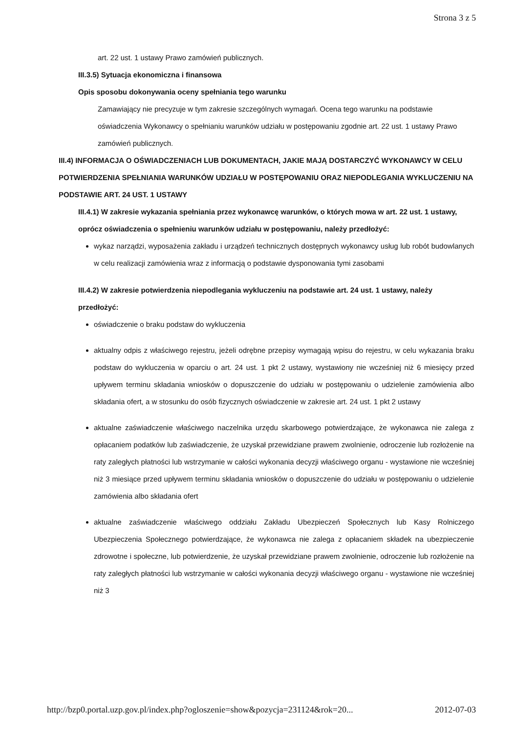Strona 3 z 5
art. 22 ust. 1 ustawy Prawo zamówień publicznych.
III.3.5) Sytuacja ekonomiczna i finansowa
Opis sposobu dokonywania oceny spełniania tego warunku
Zamawiający nie precyzuje w tym zakresie szczególnych wymagań. Ocena tego warunku na podstawie oświadczenia Wykonawcy o spełnianiu warunków udziału w postępowaniu zgodnie art. 22 ust. 1 ustawy Prawo zamówień publicznych.
III.4) INFORMACJA O OŚWIADCZENIACH LUB DOKUMENTACH, JAKIE MAJĄ DOSTARCZYĆ WYKONAWCY W CELU POTWIERDZENIA SPEŁNIANIA WARUNKÓW UDZIAŁU W POSTĘPOWANIU ORAZ NIEPODLEGANIA WYKLUCZENIU NA PODSTAWIE ART. 24 UST. 1 USTAWY
III.4.1) W zakresie wykazania spełniania przez wykonawcę warunków, o których mowa w art. 22 ust. 1 ustawy, oprócz oświadczenia o spełnieniu warunków udziału w postępowaniu, należy przedłożyć:
wykaz narządzi, wyposażenia zakładu i urządzeń technicznych dostępnych wykonawcy usług lub robót budowlanych w celu realizacji zamówienia wraz z informacją o podstawie dysponowania tymi zasobami
III.4.2) W zakresie potwierdzenia niepodlegania wykluczeniu na podstawie art. 24 ust. 1 ustawy, należy przedłożyć:
oświadczenie o braku podstaw do wykluczenia
aktualny odpis z właściwego rejestru, jeżeli odrębne przepisy wymagają wpisu do rejestru, w celu wykazania braku podstaw do wykluczenia w oparciu o art. 24 ust. 1 pkt 2 ustawy, wystawiony nie wcześniej niż 6 miesięcy przed upływem terminu składania wniosków o dopuszczenie do udziału w postępowaniu o udzielenie zamówienia albo składania ofert, a w stosunku do osób fizycznych oświadczenie w zakresie art. 24 ust. 1 pkt 2 ustawy
aktualne zaświadczenie właściwego naczelnika urzędu skarbowego potwierdzające, że wykonawca nie zalega z opłacaniem podatków lub zaświadczenie, że uzyskał przewidziane prawem zwolnienie, odroczenie lub rozłożenie na raty zaległych płatności lub wstrzymanie w całości wykonania decyzji właściwego organu - wystawione nie wcześniej niż 3 miesiące przed upływem terminu składania wniosków o dopuszczenie do udziału w postępowaniu o udzielenie zamówienia albo składania ofert
aktualne zaświadczenie właściwego oddziału Zakładu Ubezpieczeń Społecznych lub Kasy Rolniczego Ubezpieczenia Społecznego potwierdzające, że wykonawca nie zalega z opłacaniem składek na ubezpieczenie zdrowotne i społeczne, lub potwierdzenie, że uzyskał przewidziane prawem zwolnienie, odroczenie lub rozłożenie na raty zaległych płatności lub wstrzymanie w całości wykonania decyzji właściwego organu - wystawione nie wcześniej niż 3
http://bzp0.portal.uzp.gov.pl/index.php?ogloszenie=show&pozycja=231124&rok=20... 2012-07-03